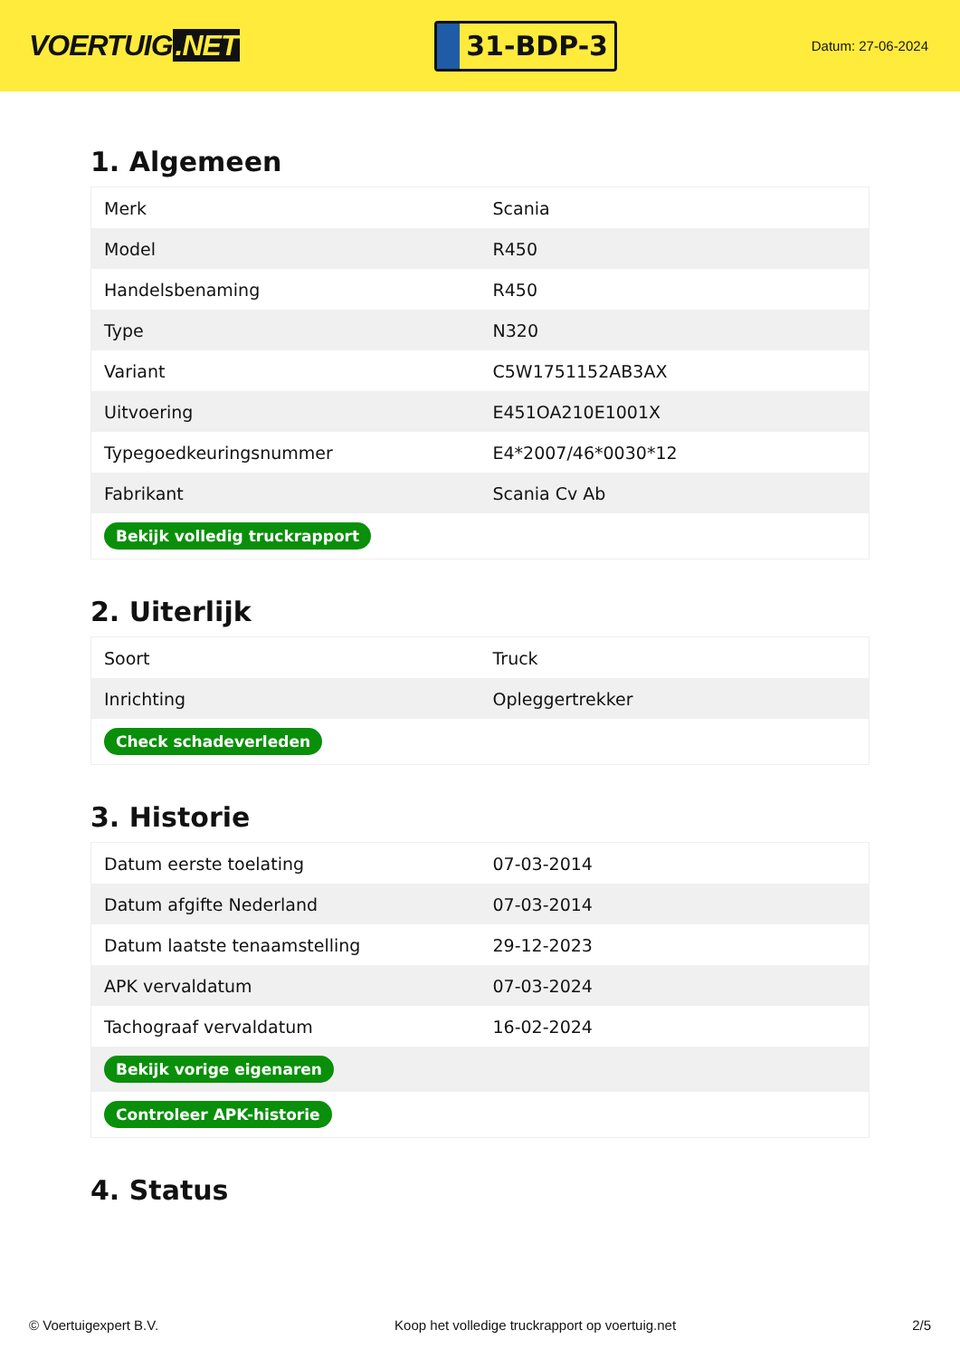VOERTUIG.NET
31-BDP-3
Datum: 27-06-2024
1. Algemeen
| Merk | Scania |
| Model | R450 |
| Handelsbenaming | R450 |
| Type | N320 |
| Variant | C5W1751152AB3AX |
| Uitvoering | E451OA210E1001X |
| Typegoedkeuringsnummer | E4*2007/46*0030*12 |
| Fabrikant | Scania Cv Ab |
| Bekijk volledig truckrapport | |
2. Uiterlijk
| Soort | Truck |
| Inrichting | Opleggertrekker |
| Check schadeverleden | |
3. Historie
| Datum eerste toelating | 07-03-2014 |
| Datum afgifte Nederland | 07-03-2014 |
| Datum laatste tenaamstelling | 29-12-2023 |
| APK vervaldatum | 07-03-2024 |
| Tachograaf vervaldatum | 16-02-2024 |
| Bekijk vorige eigenaren | |
| Controleer APK-historie | |
4. Status
© Voertuigexpert B.V. Koop het volledige truckrapport op voertuig.net 2/5